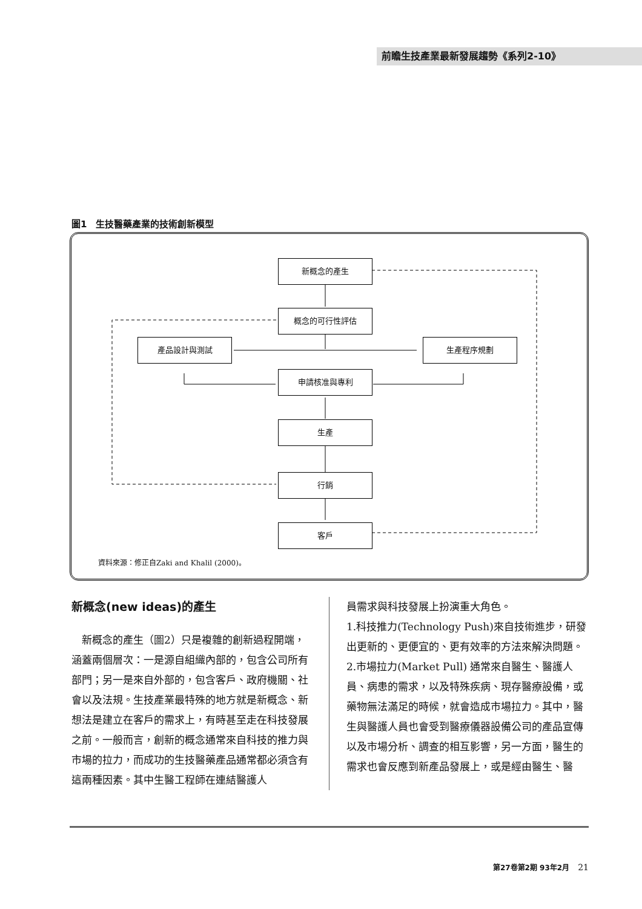前瞻生技產業最新發展趨勢《系列2-10》
圖1　生技醫藥產業的技術創新模型
新概念的產生
概念的可行性評估
產品設計與測試 生產程序規劃
申請核准與專利
生產
行銷
客戶
資料來源：修正自Zaki and Khalil (2000)。
新概念(new ideas)的產生
　新概念的產生（圖2）只是複雜的創新過程開端，涵蓋兩個層次：一是源自組織內部的，包含公司所有部門；另一是來自外部的，包含客戶、政府機關、社會以及法規。生技產業最特殊的地方就是新概念、新想法是建立在客戶的需求上，有時甚至走在科技發展之前。一般而言，創新的概念通常來自科技的推力與市場的拉力，而成功的生技醫藥產品通常都必須含有這兩種因素。其中生醫工程師在連結醫護人
員需求與科技發展上扮演重大角色。
1.科技推力(Technology Push)來自技術進步，研發出更新的、更便宜的、更有效率的方法來解決問題。
2.市場拉力(Market Pull) 通常來自醫生、醫護人員、病患的需求，以及特殊疾病、現存醫療設備，或藥物無法滿足的時候，就會造成市場拉力。其中，醫生與醫護人員也會受到醫療儀器設備公司的產品宣傳以及市場分析、調查的相互影響，另一方面，醫生的需求也會反應到新產品發展上，或是經由醫生、醫
第27卷第2期 93年2月　21